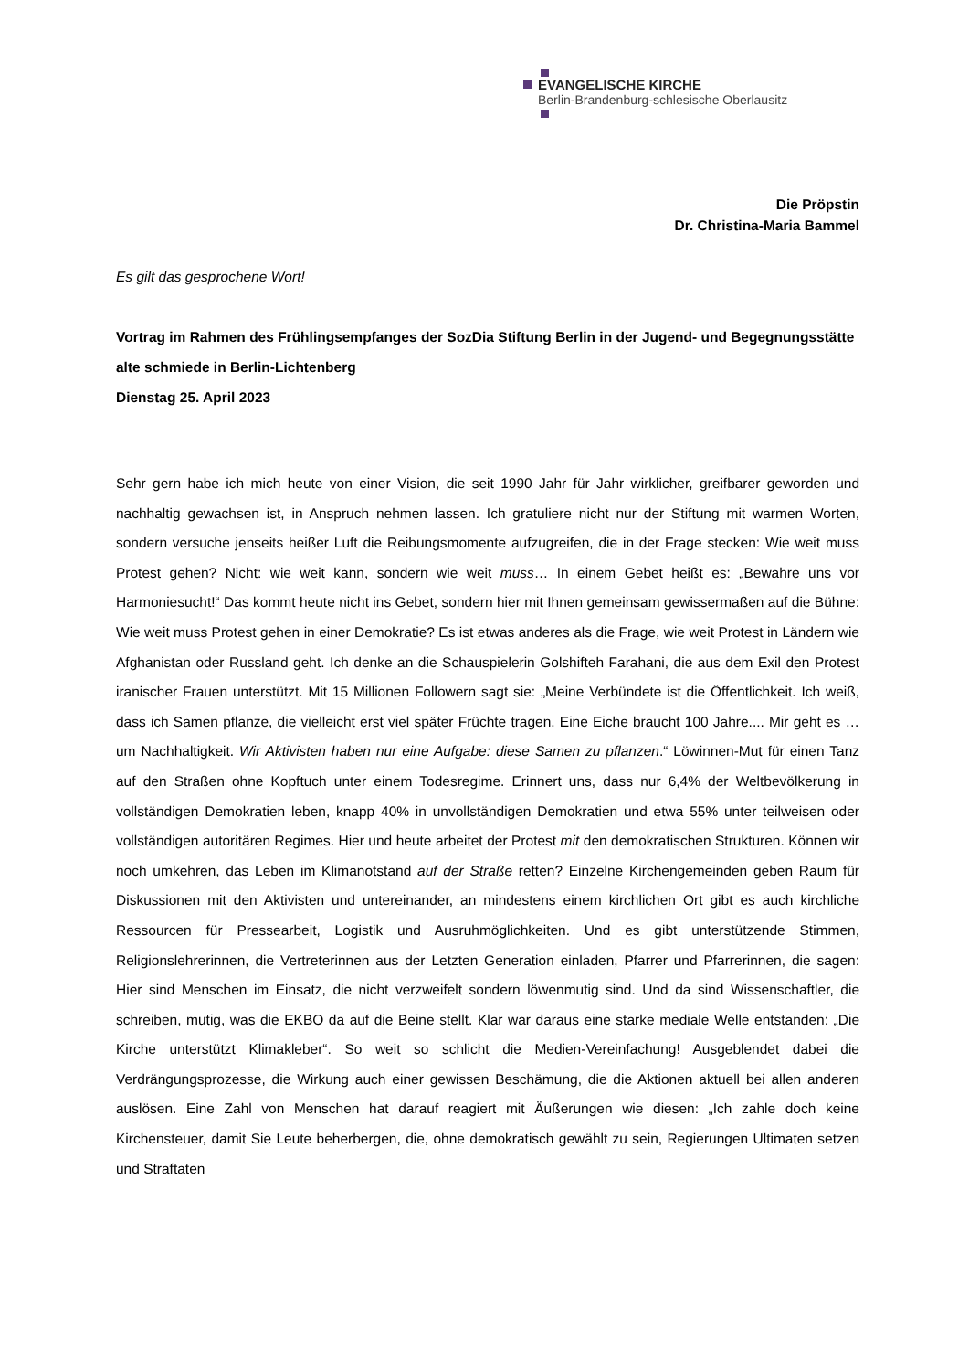EVANGELISCHE KIRCHE
Berlin-Brandenburg-schlesische Oberlausitz
Die Pröpstin
Dr. Christina-Maria Bammel
Es gilt das gesprochene Wort!
Vortrag im Rahmen des Frühlingsempfanges der SozDia Stiftung Berlin in der Jugend- und Begegnungsstätte alte schmiede in Berlin-Lichtenberg
Dienstag 25. April 2023
Sehr gern habe ich mich heute von einer Vision, die seit 1990 Jahr für Jahr wirklicher, greifbarer geworden und nachhaltig gewachsen ist, in Anspruch nehmen lassen. Ich gratuliere nicht nur der Stiftung mit warmen Worten, sondern versuche jenseits heißer Luft die Reibungsmomente aufzugreifen, die in der Frage stecken: Wie weit muss Protest gehen? Nicht: wie weit kann, sondern wie weit muss… In einem Gebet heißt es: „Bewahre uns vor Harmoniesucht!“ Das kommt heute nicht ins Gebet, sondern hier mit Ihnen gemeinsam gewissermaßen auf die Bühne: Wie weit muss Protest gehen in einer Demokratie? Es ist etwas anderes als die Frage, wie weit Protest in Ländern wie Afghanistan oder Russland geht. Ich denke an die Schauspielerin Golshifteh Farahani, die aus dem Exil den Protest iranischer Frauen unterstützt. Mit 15 Millionen Followern sagt sie: „Meine Verbündete ist die Öffentlichkeit. Ich weiß, dass ich Samen pflanze, die vielleicht erst viel später Früchte tragen. Eine Eiche braucht 100 Jahre.... Mir geht es … um Nachhaltigkeit. Wir Aktivisten haben nur eine Aufgabe: diese Samen zu pflanzen.“ Löwinnen-Mut für einen Tanz auf den Straßen ohne Kopftuch unter einem Todesregime. Erinnert uns, dass nur 6,4% der Weltbevölkerung in vollständigen Demokratien leben, knapp 40% in unvollständigen Demokratien und etwa 55% unter teilweisen oder vollständigen autoritären Regimes. Hier und heute arbeitet der Protest mit den demokratischen Strukturen. Können wir noch umkehren, das Leben im Klimanotstand auf der Straße retten? Einzelne Kirchengemeinden geben Raum für Diskussionen mit den Aktivisten und untereinander, an mindestens einem kirchlichen Ort gibt es auch kirchliche Ressourcen für Pressearbeit, Logistik und Ausruhmöglichkeiten. Und es gibt unterstützende Stimmen, Religionslehrerinnen, die Vertreterinnen aus der Letzten Generation einladen, Pfarrer und Pfarrerinnen, die sagen: Hier sind Menschen im Einsatz, die nicht verzweifelt sondern löwenmutig sind. Und da sind Wissenschaftler, die schreiben, mutig, was die EKBO da auf die Beine stellt. Klar war daraus eine starke mediale Welle entstanden: „Die Kirche unterstützt Klimakleber“. So weit so schlicht die Medien-Vereinfachung! Ausgeblendet dabei die Verdrängungsprozesse, die Wirkung auch einer gewissen Beschämung, die die Aktionen aktuell bei allen anderen auslösen. Eine Zahl von Menschen hat darauf reagiert mit Äußerungen wie diesen: „Ich zahle doch keine Kirchensteuer, damit Sie Leute beherbergen, die, ohne demokratisch gewählt zu sein, Regierungen Ultimaten setzen und Straftaten